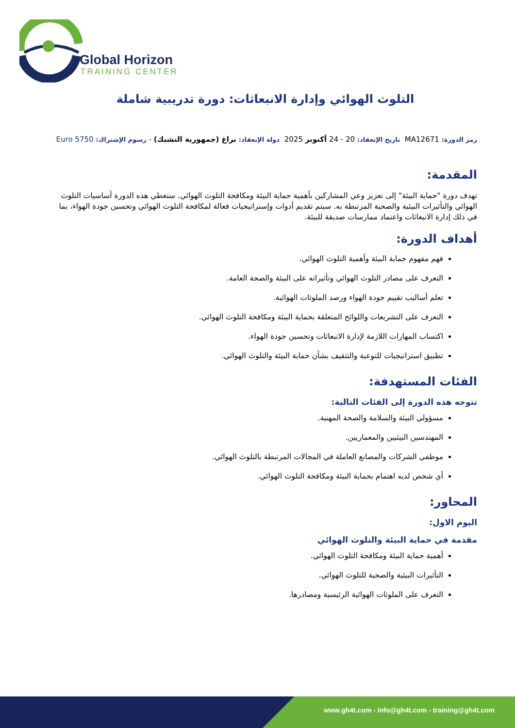Global Horizon
TRAINING CENTER
التلوث الهوائي وإدارة الانبعاثات: دورة تدريبية شاملة
رمز الدورة: MA12671 تاريخ الإنعقاد: 20 - 24 أكتوبر 2025 دولة الإنعقاد: براغ (جمهورية التشيك) - رسوم الإشتراك: 5750 Euro
المقدمة:
تهدف دورة "حماية البيئة" إلى تعزيز وعي المشاركين بأهمية حماية البيئة ومكافحة التلوث الهوائي. ستغطي هذه الدورة أساسيات التلوث الهوائي والتأثيرات البيئية والصحية المرتبطة به. سيتم تقديم أدوات وإستراتيجيات فعالة لمكافحة التلوث الهوائي وتحسين جودة الهواء، بما في ذلك إدارة الانبعاثات واعتماد ممارسات صديقة للبيئة.
أهداف الدورة:
فهم مفهوم حماية البيئة وأهمية التلوث الهوائي.
التعرف على مصادر التلوث الهوائي وتأثيراته على البيئة والصحة العامة.
تعلم أساليب تقييم جودة الهواء ورصد الملوثات الهوائية.
التعرف على التشريعات واللوائح المتعلقة بحماية البيئة ومكافحة التلوث الهوائي.
اكتساب المهارات اللازمة لإدارة الانبعاثات وتحسين جودة الهواء.
تطبيق استراتيجيات للتوعية والتثقيف بشأن حماية البيئة والتلوث الهوائي.
الفئات المستهدفة:
تتوجه هذه الدورة إلى الفئات التالية:
مسؤولي البيئة والسلامة والصحة المهنية.
المهندسين البيئيين والمعماريين.
موظفي الشركات والمصانع العاملة في المجالات المرتبطة بالتلوث الهوائي.
أي شخص لديه اهتمام بحماية البيئة ومكافحة التلوث الهوائي.
المحاور:
اليوم الاول:
مقدمة في حماية البيئة والتلوث الهوائي
أهمية حماية البيئة ومكافحة التلوث الهوائي.
التأثيرات البيئية والصحية للتلوث الهوائي.
التعرف على الملوثات الهوائية الرئيسية ومصادرها.
www.gh4t.com - info@gh4t.com - training@gh4t.com